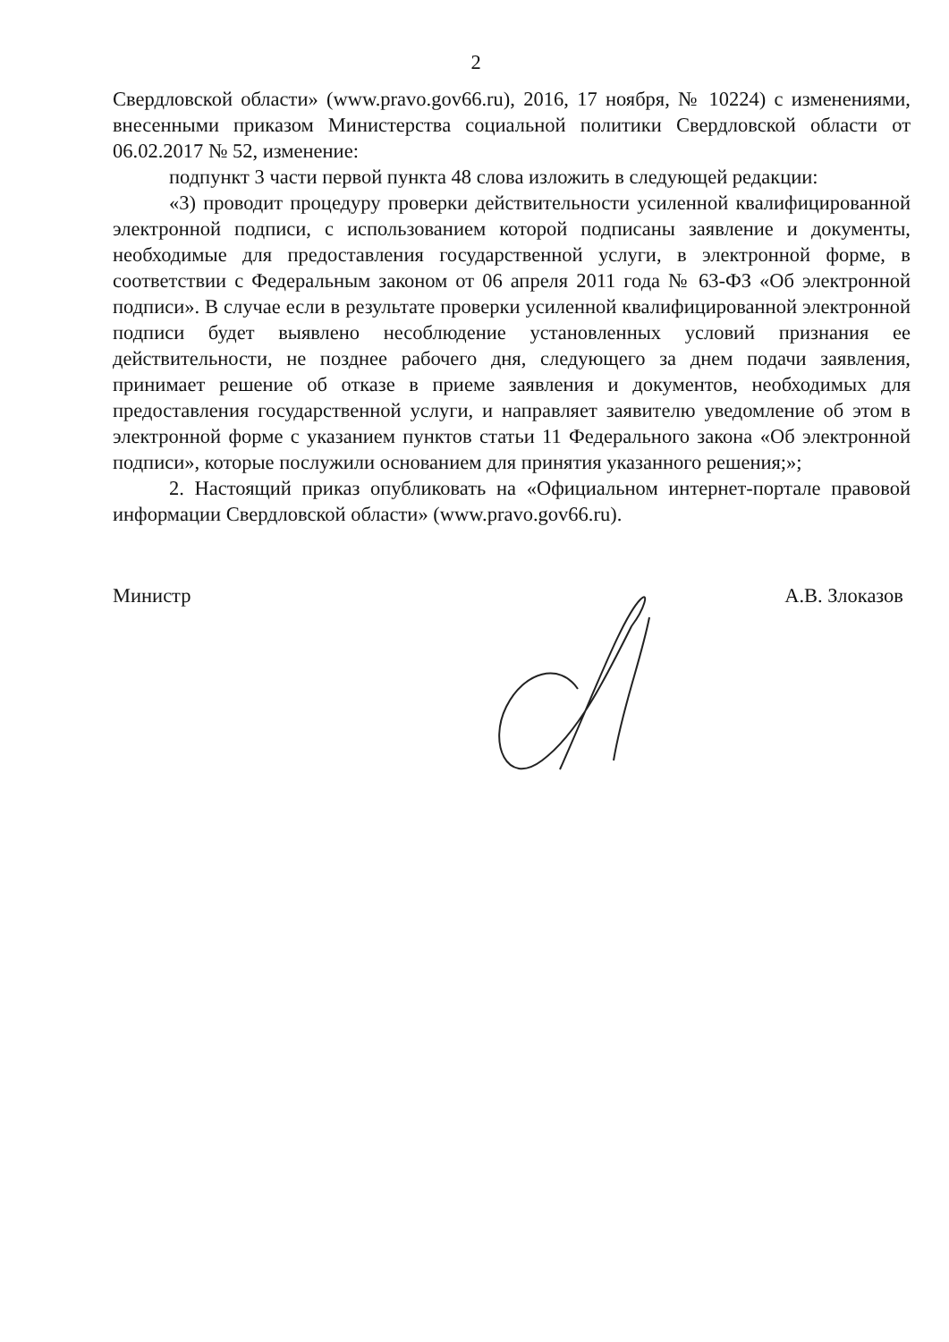2
Свердловской области» (www.pravo.gov66.ru), 2016, 17 ноября, № 10224) с изменениями, внесенными приказом Министерства социальной политики Свердловской области от 06.02.2017 № 52, изменение:
подпункт 3 части первой пункта 48 слова изложить в следующей редакции:
«3) проводит процедуру проверки действительности усиленной квалифицированной электронной подписи, с использованием которой подписаны заявление и документы, необходимые для предоставления государственной услуги, в электронной форме, в соответствии с Федеральным законом от 06 апреля 2011 года № 63-ФЗ «Об электронной подписи». В случае если в результате проверки усиленной квалифицированной электронной подписи будет выявлено несоблюдение установленных условий признания ее действительности, не позднее рабочего дня, следующего за днем подачи заявления, принимает решение об отказе в приеме заявления и документов, необходимых для предоставления государственной услуги, и направляет заявителю уведомление об этом в электронной форме с указанием пунктов статьи 11 Федерального закона «Об электронной подписи», которые послужили основанием для принятия указанного решения;»;
2. Настоящий приказ опубликовать на «Официальном интернет-портале правовой информации Свердловской области» (www.pravo.gov66.ru).
Министр А.В. Злоказов